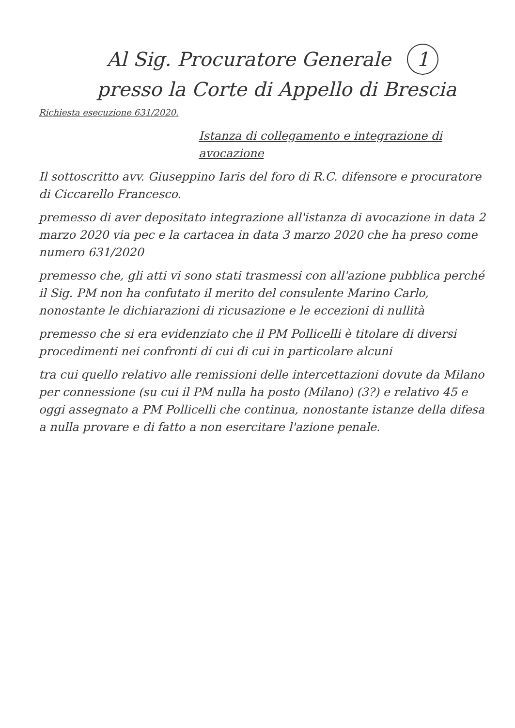Al Sig. Procuratore Generale 1
presso la Corte di Appello di Brescia
Richiesta esecuzione 631/2020.
Istanza di collegamento e integrazione di avocazione
Il sottoscritto avv. Giuseppino Iaris del foro di R.C. difensore e procuratore di Ciccarello Francesco.
premesso di aver depositato integrazione all'istanza di avocazione in data 2 marzo 2020 via pec e la cartacea in data 3 marzo 2020 che ha preso come numero 631/2020
premesso che, gli atti vi sono stati trasmessi con all'azione pubblica perché il Sig. PM non ha confutato il merito del consulente Marino Carlo, nonostante le dichiarazioni di ricusazione e le eccezioni di nullità
premesso che si era evidenziato che il PM Pollicelli è titolare di diversi procedimenti nei confronti di cui di cui in particolare alcuni
tra cui quello relativo alle remissioni delle intercettazioni dovute da Milano per connessione (su cui il PM nulla ha posto (Milano) (3?) e relativo 45 e oggi assegnato a PM Pollicelli che continua, nonostante istanze della difesa a nulla provare e di fatto a non esercitare l'azione penale.